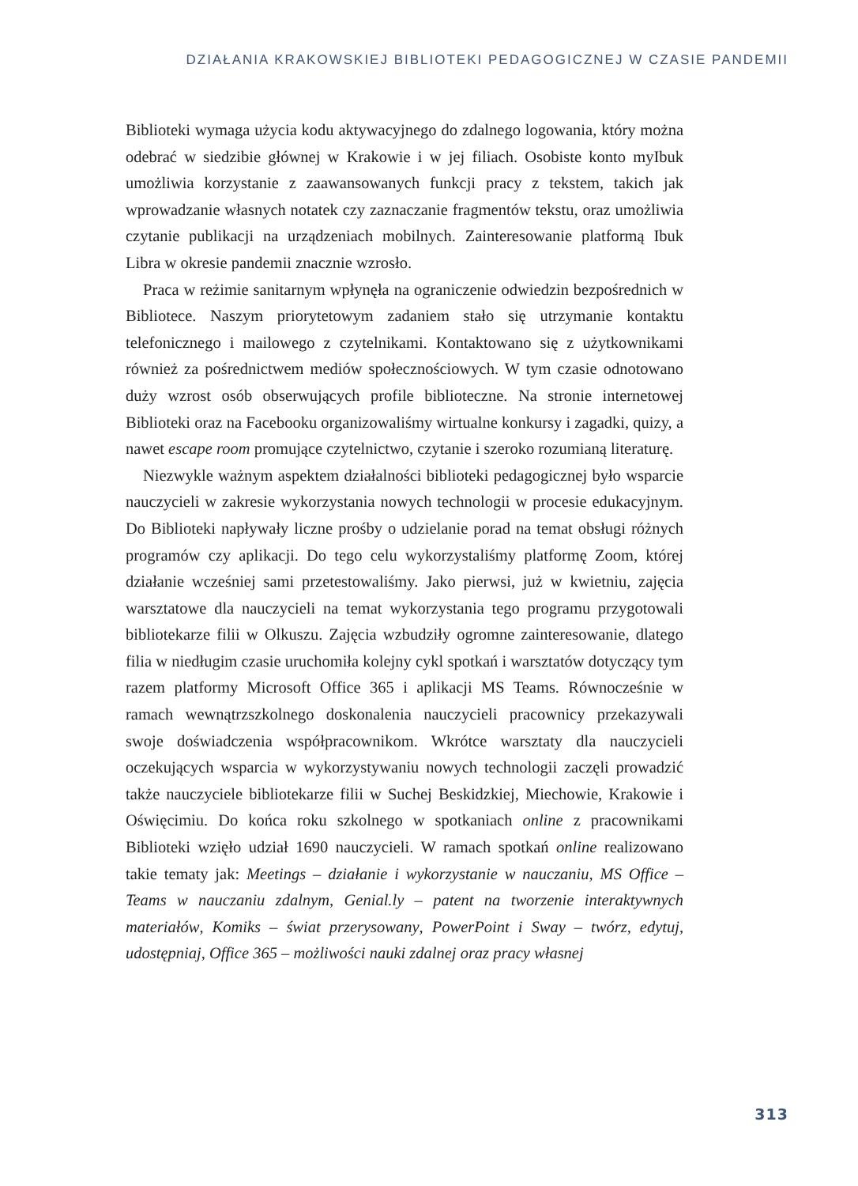DZIAŁANIA KRAKOWSKIEJ BIBLIOTEKI PEDAGOGICZNEJ W CZASIE PANDEMII
Biblioteki wymaga użycia kodu aktywacyjnego do zdalnego logowania, który można odebrać w siedzibie głównej w Krakowie i w jej filiach. Osobiste konto myIbuk umożliwia korzystanie z zaawansowanych funkcji pracy z tekstem, takich jak wprowadzanie własnych notatek czy zaznaczanie fragmentów tekstu, oraz umożliwia czytanie publikacji na urządzeniach mobilnych. Zainteresowanie platformą Ibuk Libra w okresie pandemii znacznie wzrosło.
Praca w reżimie sanitarnym wpłynęła na ograniczenie odwiedzin bezpośrednich w Bibliotece. Naszym priorytetowym zadaniem stało się utrzymanie kontaktu telefonicznego i mailowego z czytelnikami. Kontaktowano się z użytkownikami również za pośrednictwem mediów społecznościowych. W tym czasie odnotowano duży wzrost osób obserwujących profile biblioteczne. Na stronie internetowej Biblioteki oraz na Facebooku organizowaliśmy wirtualne konkursy i zagadki, quizy, a nawet escape room promujące czytelnictwo, czytanie i szeroko rozumianą literaturę.
Niezwykle ważnym aspektem działalności biblioteki pedagogicznej było wsparcie nauczycieli w zakresie wykorzystania nowych technologii w procesie edukacyjnym. Do Biblioteki napływały liczne prośby o udzielanie porad na temat obsługi różnych programów czy aplikacji. Do tego celu wykorzystaliśmy platformę Zoom, której działanie wcześniej sami przetestowaliśmy. Jako pierwsi, już w kwietniu, zajęcia warsztatowe dla nauczycieli na temat wykorzystania tego programu przygotowali bibliotekarze filii w Olkuszu. Zajęcia wzbudziły ogromne zainteresowanie, dlatego filia w niedługim czasie uruchomiła kolejny cykl spotkań i warsztatów dotyczący tym razem platformy Microsoft Office 365 i aplikacji MS Teams. Równocześnie w ramach wewnątrzszkolnego doskonalenia nauczycieli pracownicy przekazywali swoje doświadczenia współpracownikom. Wkrótce warsztaty dla nauczycieli oczekujących wsparcia w wykorzystywaniu nowych technologii zaczęli prowadzić także nauczyciele bibliotekarze filii w Suchej Beskidzkiej, Miechowie, Krakowie i Oświęcimiu. Do końca roku szkolnego w spotkaniach online z pracownikami Biblioteki wzięło udział 1690 nauczycieli. W ramach spotkań online realizowano takie tematy jak: Meetings – działanie i wykorzystanie w nauczaniu, MS Office – Teams w nauczaniu zdalnym, Genial.ly – patent na tworzenie interaktywnych materiałów, Komiks – świat przerysowany, PowerPoint i Sway – twórz, edytuj, udostępniaj, Office 365 – możliwości nauki zdalnej oraz pracy własnej
313